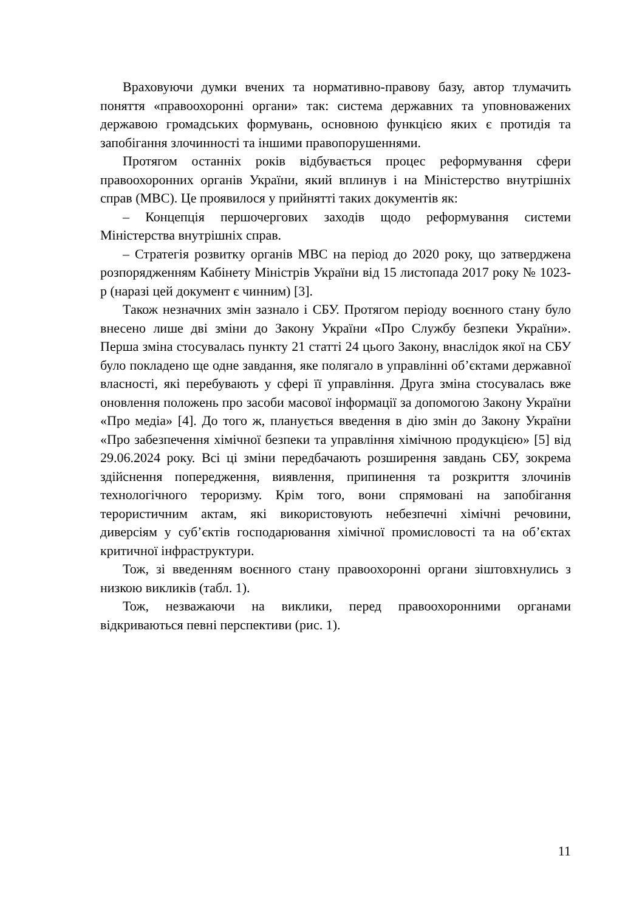Враховуючи думки вчених та нормативно-правову базу, автор тлумачить поняття «правоохоронні органи» так: система державних та уповноважених державою громадських формувань, основною функцією яких є протидія та запобігання злочинності та іншими правопорушеннями.
Протягом останніх років відбувається процес реформування сфери правоохоронних органів України, який вплинув і на Міністерство внутрішніх справ (МВС). Це проявилося у прийнятті таких документів як:
– Концепція першочергових заходів щодо реформування системи Міністерства внутрішніх справ.
– Стратегія розвитку органів МВС на період до 2020 року, що затверджена розпорядженням Кабінету Міністрів України від 15 листопада 2017 року № 1023-р (наразі цей документ є чинним) [3].
Також незначних змін зазнало і СБУ. Протягом періоду воєнного стану було внесено лише дві зміни до Закону України «Про Службу безпеки України». Перша зміна стосувалась пункту 21 статті 24 цього Закону, внаслідок якої на СБУ було покладено ще одне завдання, яке полягало в управлінні об’єктами державної власності, які перебувають у сфері її управління. Друга зміна стосувалась вже оновлення положень про засоби масової інформації за допомогою Закону України «Про медіа» [4]. До того ж, планується введення в дію змін до Закону України «Про забезпечення хімічної безпеки та управління хімічною продукцією» [5] від 29.06.2024 року. Всі ці зміни передбачають розширення завдань СБУ, зокрема здійснення попередження, виявлення, припинення та розкриття злочинів технологічного тероризму. Крім того, вони спрямовані на запобігання терористичним актам, які використовують небезпечні хімічні речовини, диверсіям у суб’єктів господарювання хімічної промисловості та на об’єктах критичної інфраструктури.
Тож, зі введенням воєнного стану правоохоронні органи зіштовхнулись з низкою викликів (табл. 1).
Тож, незважаючи на виклики, перед правоохоронними органами відкриваються певні перспективи (рис. 1).
11